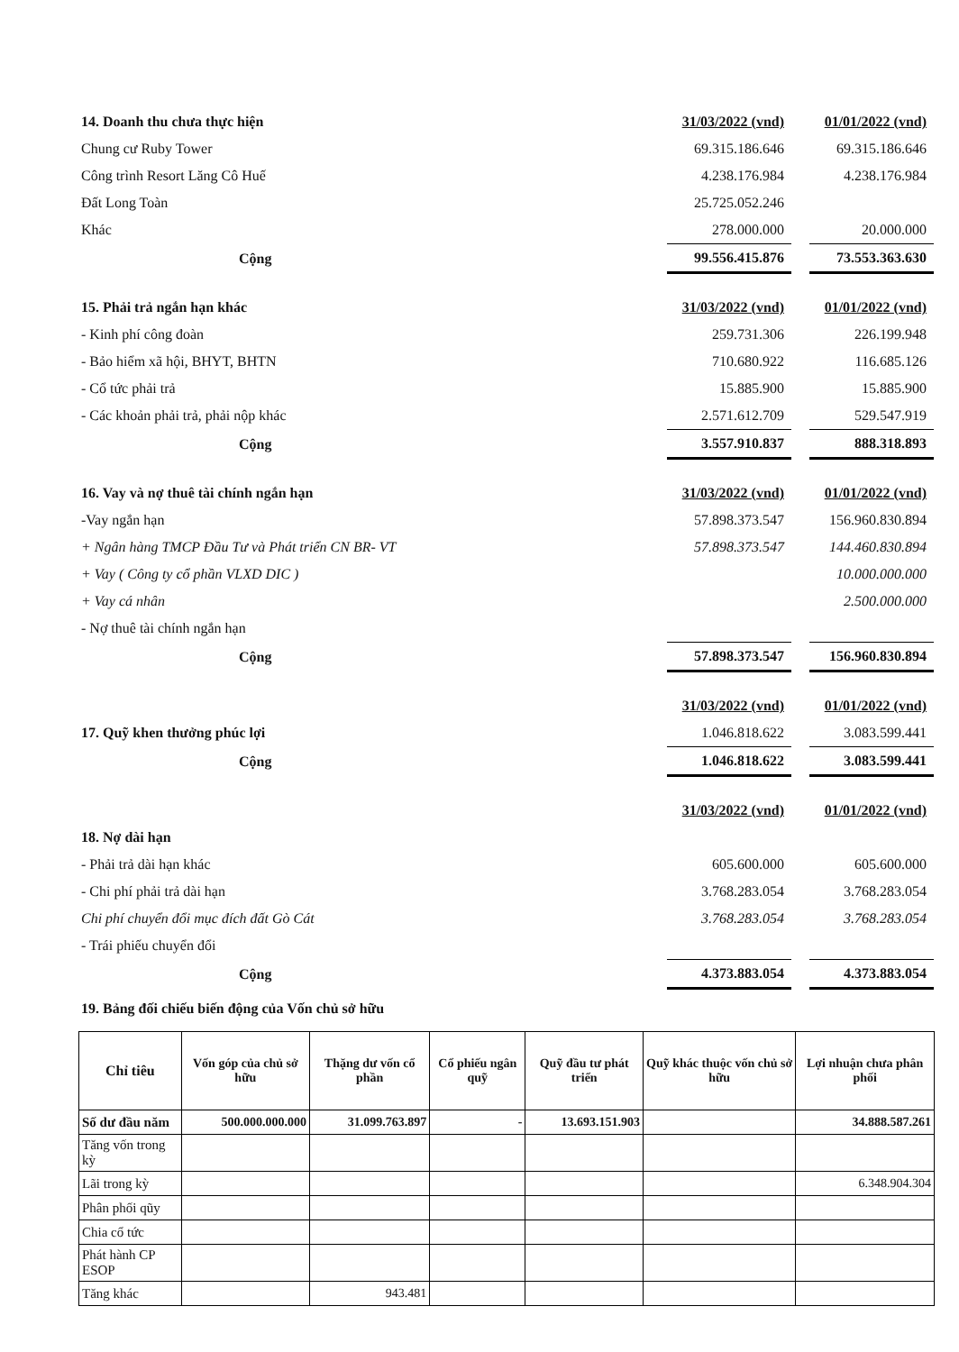| 14. Doanh thu chưa thực hiện | 31/03/2022 (vnd) | | 01/01/2022 (vnd) |
| Chung cư Ruby Tower | 69.315.186.646 | | 69.315.186.646 |
| Công trình Resort Lăng Cô Huế | 4.238.176.984 | | 4.238.176.984 |
| Đất Long Toàn | 25.725.052.246 | | |
| Khác | 278.000.000 | | 20.000.000 |
| Cộng | 99.556.415.876 | | 73.553.363.630 |
| 15. Phải trả ngắn hạn khác | 31/03/2022 (vnd) | | 01/01/2022 (vnd) |
| - Kinh phí công đoàn | 259.731.306 | | 226.199.948 |
| - Bảo hiểm xã hội, BHYT, BHTN | 710.680.922 | | 116.685.126 |
| - Cổ tức phải trả | 15.885.900 | | 15.885.900 |
| - Các khoản phải trả, phải nộp khác | 2.571.612.709 | | 529.547.919 |
| Cộng | 3.557.910.837 | | 888.318.893 |
| 16. Vay và nợ thuê tài chính ngắn hạn | 31/03/2022 (vnd) | | 01/01/2022 (vnd) |
| -Vay ngắn hạn | 57.898.373.547 | | 156.960.830.894 |
| + Ngân hàng TMCP Đầu Tư và Phát triển CN BR- VT | 57.898.373.547 | | 144.460.830.894 |
| + Vay ( Công ty cổ phần VLXD DIC ) | | | 10.000.000.000 |
| + Vay cá nhân | | | 2.500.000.000 |
| - Nợ thuê tài chính ngắn hạn | | | |
| Cộng | 57.898.373.547 | | 156.960.830.894 |
| | 31/03/2022 (vnd) | | 01/01/2022 (vnd) |
| 17. Quỹ khen thưởng phúc lợi | 1.046.818.622 | | 3.083.599.441 |
| Cộng | 1.046.818.622 | | 3.083.599.441 |
| | 31/03/2022 (vnd) | | 01/01/2022 (vnd) |
| 18. Nợ dài hạn | | | |
| - Phải trả dài hạn khác | 605.600.000 | | 605.600.000 |
| - Chi phí phải trả dài hạn | 3.768.283.054 | | 3.768.283.054 |
| Chi phí chuyển đổi mục đích đất Gò Cát | 3.768.283.054 | | 3.768.283.054 |
| - Trái phiếu chuyển đổi | | | |
| Cộng | 4.373.883.054 | | 4.373.883.054 |
19. Bảng đối chiếu biến động của Vốn chủ sở hữu
| Chỉ tiêu | Vốn góp của chủ sở hữu | Thặng dư vốn cổ phần | Cổ phiếu ngân quỹ | Quỹ đầu tư phát triển | Quỹ khác thuộc vốn chủ sở hữu | Lợi nhuận chưa phân phối |
| --- | --- | --- | --- | --- | --- | --- |
| Số dư đầu năm | 500.000.000.000 | 31.099.763.897 | - | 13.693.151.903 | | 34.888.587.261 |
| Tăng vốn trong kỳ | | | | | | |
| Lãi trong kỳ | | | | | | 6.348.904.304 |
| Phân phối qũy | | | | | | |
| Chia cổ tức | | | | | | |
| Phát hành CP ESOP | | | | | | |
| Tăng khác | | 943.481 | | | | |